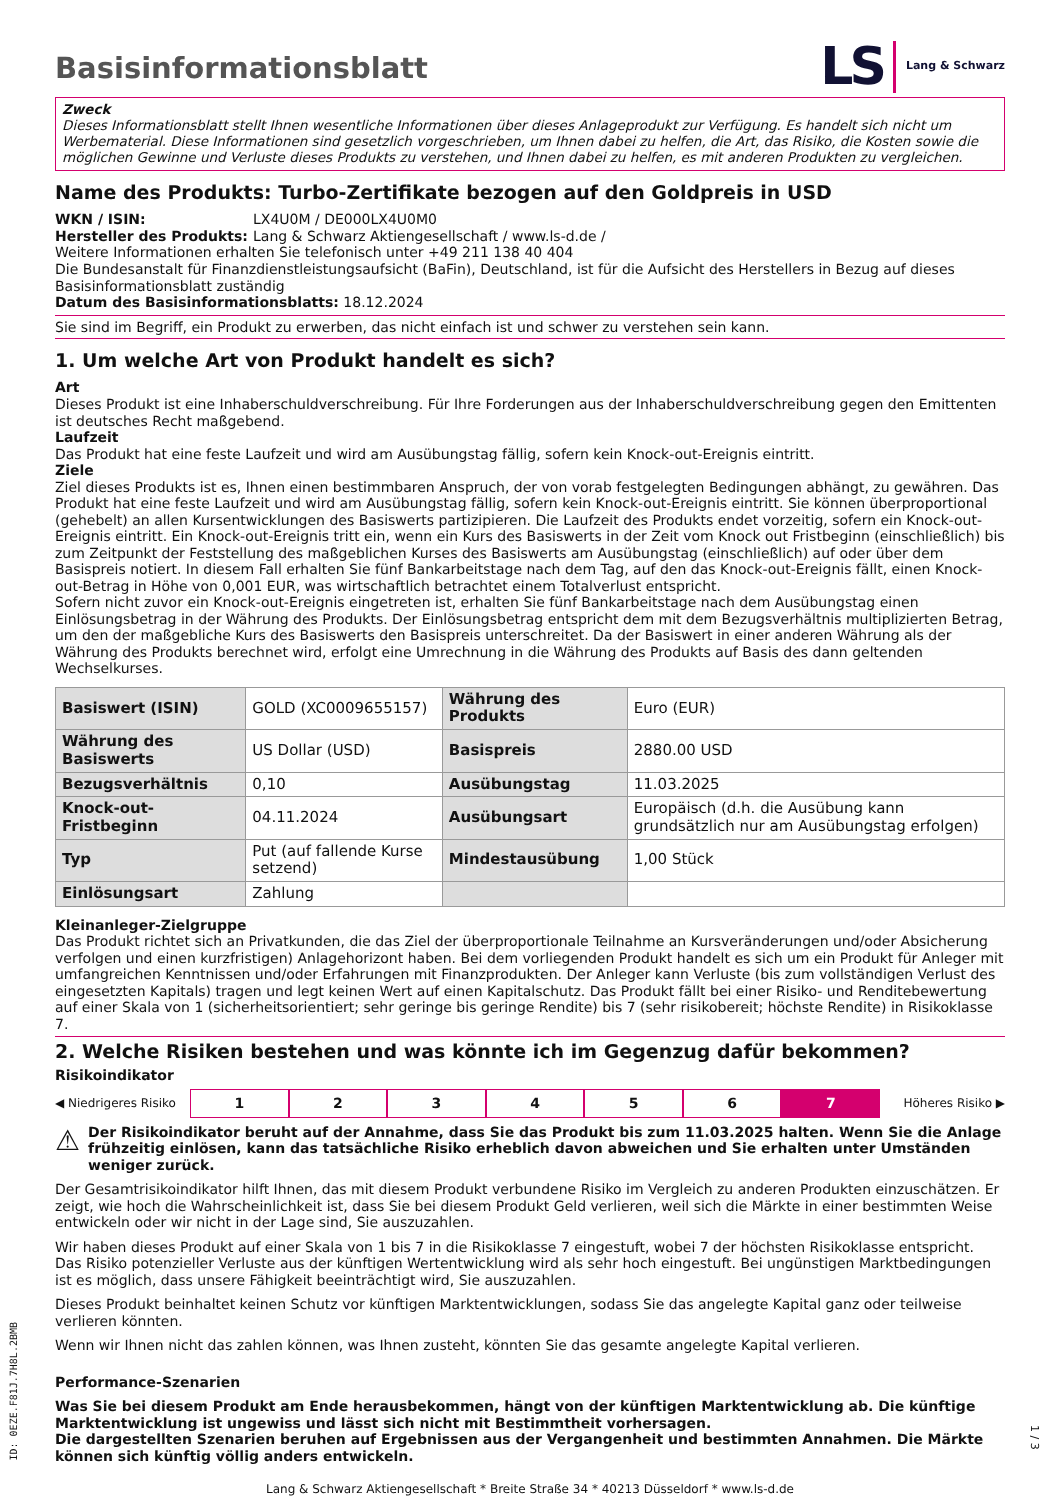Basisinformationsblatt
LS Lang & Schwarz
Zweck
Dieses Informationsblatt stellt Ihnen wesentliche Informationen über dieses Anlageprodukt zur Verfügung. Es handelt sich nicht um Werbematerial. Diese Informationen sind gesetzlich vorgeschrieben, um Ihnen dabei zu helfen, die Art, das Risiko, die Kosten sowie die möglichen Gewinne und Verluste dieses Produkts zu verstehen, und Ihnen dabei zu helfen, es mit anderen Produkten zu vergleichen.
Name des Produkts: Turbo-Zertifikate bezogen auf den Goldpreis in USD
WKN / ISIN: LX4U0M / DE000LX4U0M0
Hersteller des Produkts: Lang & Schwarz Aktiengesellschaft / www.ls-d.de /
Weitere Informationen erhalten Sie telefonisch unter +49 211 138 40 404
Die Bundesanstalt für Finanzdienstleistungsaufsicht (BaFin), Deutschland, ist für die Aufsicht des Herstellers in Bezug auf dieses Basisinformationsblatt zuständig
Datum des Basisinformationsblatts: 18.12.2024
Sie sind im Begriff, ein Produkt zu erwerben, das nicht einfach ist und schwer zu verstehen sein kann.
1. Um welche Art von Produkt handelt es sich?
Art
Dieses Produkt ist eine Inhaberschuldverschreibung. Für Ihre Forderungen aus der Inhaberschuldverschreibung gegen den Emittenten ist deutsches Recht maßgebend.
Laufzeit
Das Produkt hat eine feste Laufzeit und wird am Ausübungstag fällig, sofern kein Knock-out-Ereignis eintritt.
Ziele
Ziel dieses Produkts ist es, Ihnen einen bestimmbaren Anspruch, der von vorab festgelegten Bedingungen abhängt, zu gewähren. Das Produkt hat eine feste Laufzeit und wird am Ausübungstag fällig, sofern kein Knock-out-Ereignis eintritt. Sie können überproportional (gehebelt) an allen Kursentwicklungen des Basiswerts partizipieren. Die Laufzeit des Produkts endet vorzeitig, sofern ein Knock-out-Ereignis eintritt. Ein Knock-out-Ereignis tritt ein, wenn ein Kurs des Basiswerts in der Zeit vom Knock out Fristbeginn (einschließlich) bis zum Zeitpunkt der Feststellung des maßgeblichen Kurses des Basiswerts am Ausübungstag (einschließlich) auf oder über dem Basispreis notiert. In diesem Fall erhalten Sie fünf Bankarbeitstage nach dem Tag, auf den das Knock-out-Ereignis fällt, einen Knock-out-Betrag in Höhe von 0,001 EUR, was wirtschaftlich betrachtet einem Totalverlust entspricht.
Sofern nicht zuvor ein Knock-out-Ereignis eingetreten ist, erhalten Sie fünf Bankarbeitstage nach dem Ausübungstag einen Einlösungsbetrag in der Währung des Produkts. Der Einlösungsbetrag entspricht dem mit dem Bezugsverhältnis multiplizierten Betrag, um den der maßgebliche Kurs des Basiswerts den Basispreis unterschreitet. Da der Basiswert in einer anderen Währung als der Währung des Produkts berechnet wird, erfolgt eine Umrechnung in die Währung des Produkts auf Basis des dann geltenden Wechselkurses.
| Basiswert (ISIN) | GOLD (XC0009655157) | Währung des Produkts | Euro (EUR) |
| Währung des Basiswerts | US Dollar (USD) | Basispreis | 2880.00 USD |
| Bezugsverhältnis | 0,10 | Ausübungstag | 11.03.2025 |
| Knock-out-Fristbeginn | 04.11.2024 | Ausübungsart | Europäisch (d.h. die Ausübung kann grundsätzlich nur am Ausübungstag erfolgen) |
| Typ | Put (auf fallende Kurse setzend) | Mindestausübung | 1,00 Stück |
| Einlösungsart | Zahlung | | |
Kleinanleger-Zielgruppe
Das Produkt richtet sich an Privatkunden, die das Ziel der überproportionale Teilnahme an Kursveränderungen und/oder Absicherung verfolgen und einen kurzfristigen) Anlagehorizont haben. Bei dem vorliegenden Produkt handelt es sich um ein Produkt für Anleger mit umfangreichen Kenntnissen und/oder Erfahrungen mit Finanzprodukten. Der Anleger kann Verluste (bis zum vollständigen Verlust des eingesetzten Kapitals) tragen und legt keinen Wert auf einen Kapitalschutz. Das Produkt fällt bei einer Risiko- und Renditebewertung auf einer Skala von 1 (sicherheitsorientiert; sehr geringe bis geringe Rendite) bis 7 (sehr risikobereit; höchste Rendite) in Risikoklasse 7.
2. Welche Risiken bestehen und was könnte ich im Gegenzug dafür bekommen?
Risikoindikator
◀ Niedrigeres Risiko
1 2 3 4 5 6 7
Höheres Risiko ▶
⚠ Der Risikoindikator beruht auf der Annahme, dass Sie das Produkt bis zum 11.03.2025 halten. Wenn Sie die Anlage frühzeitig einlösen, kann das tatsächliche Risiko erheblich davon abweichen und Sie erhalten unter Umständen weniger zurück.
Der Gesamtrisikoindikator hilft Ihnen, das mit diesem Produkt verbundene Risiko im Vergleich zu anderen Produkten einzuschätzen. Er zeigt, wie hoch die Wahrscheinlichkeit ist, dass Sie bei diesem Produkt Geld verlieren, weil sich die Märkte in einer bestimmten Weise entwickeln oder wir nicht in der Lage sind, Sie auszuzahlen.
Wir haben dieses Produkt auf einer Skala von 1 bis 7 in die Risikoklasse 7 eingestuft, wobei 7 der höchsten Risikoklasse entspricht. Das Risiko potenzieller Verluste aus der künftigen Wertentwicklung wird als sehr hoch eingestuft. Bei ungünstigen Marktbedingungen ist es möglich, dass unsere Fähigkeit beeinträchtigt wird, Sie auszuzahlen.
Dieses Produkt beinhaltet keinen Schutz vor künftigen Marktentwicklungen, sodass Sie das angelegte Kapital ganz oder teilweise verlieren könnten.
Wenn wir Ihnen nicht das zahlen können, was Ihnen zusteht, könnten Sie das gesamte angelegte Kapital verlieren.
Performance-Szenarien
Was Sie bei diesem Produkt am Ende herausbekommen, hängt von der künftigen Marktentwicklung ab. Die künftige Marktentwicklung ist ungewiss und lässt sich nicht mit Bestimmtheit vorhersagen.
Die dargestellten Szenarien beruhen auf Ergebnissen aus der Vergangenheit und bestimmten Annahmen. Die Märkte können sich künftig völlig anders entwickeln.
Lang & Schwarz Aktiengesellschaft * Breite Straße 34 * 40213 Düsseldorf * www.ls-d.de
ID: 0EZE.F81J.7H8L.2BMB
1 / 3